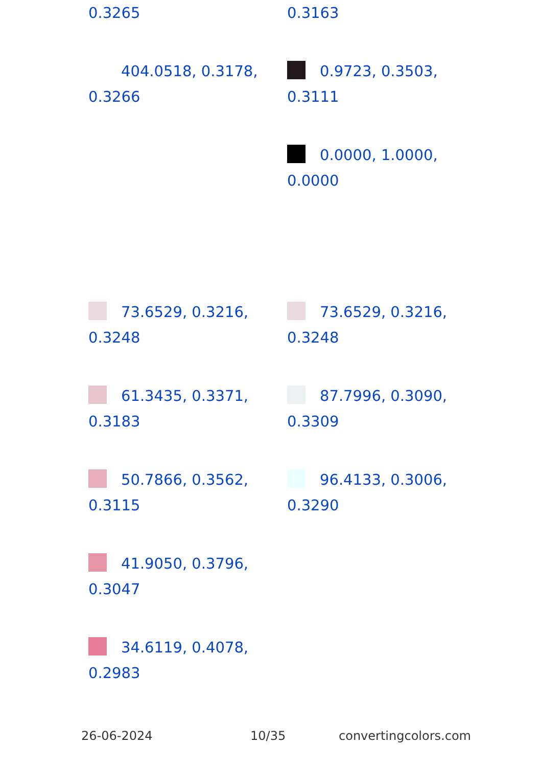0.3265 0.3163
404.0518, 0.3178, 0.3266
0.9723, 0.3503, 0.3111
0.0000, 1.0000, 0.0000
73.6529, 0.3216, 0.3248
73.6529, 0.3216, 0.3248
61.3435, 0.3371, 0.3183
87.7996, 0.3090, 0.3309
50.7866, 0.3562, 0.3115
96.4133, 0.3006, 0.3290
41.9050, 0.3796, 0.3047
34.6119, 0.4078, 0.2983
26-06-2024 10/35 convertingcolors.com